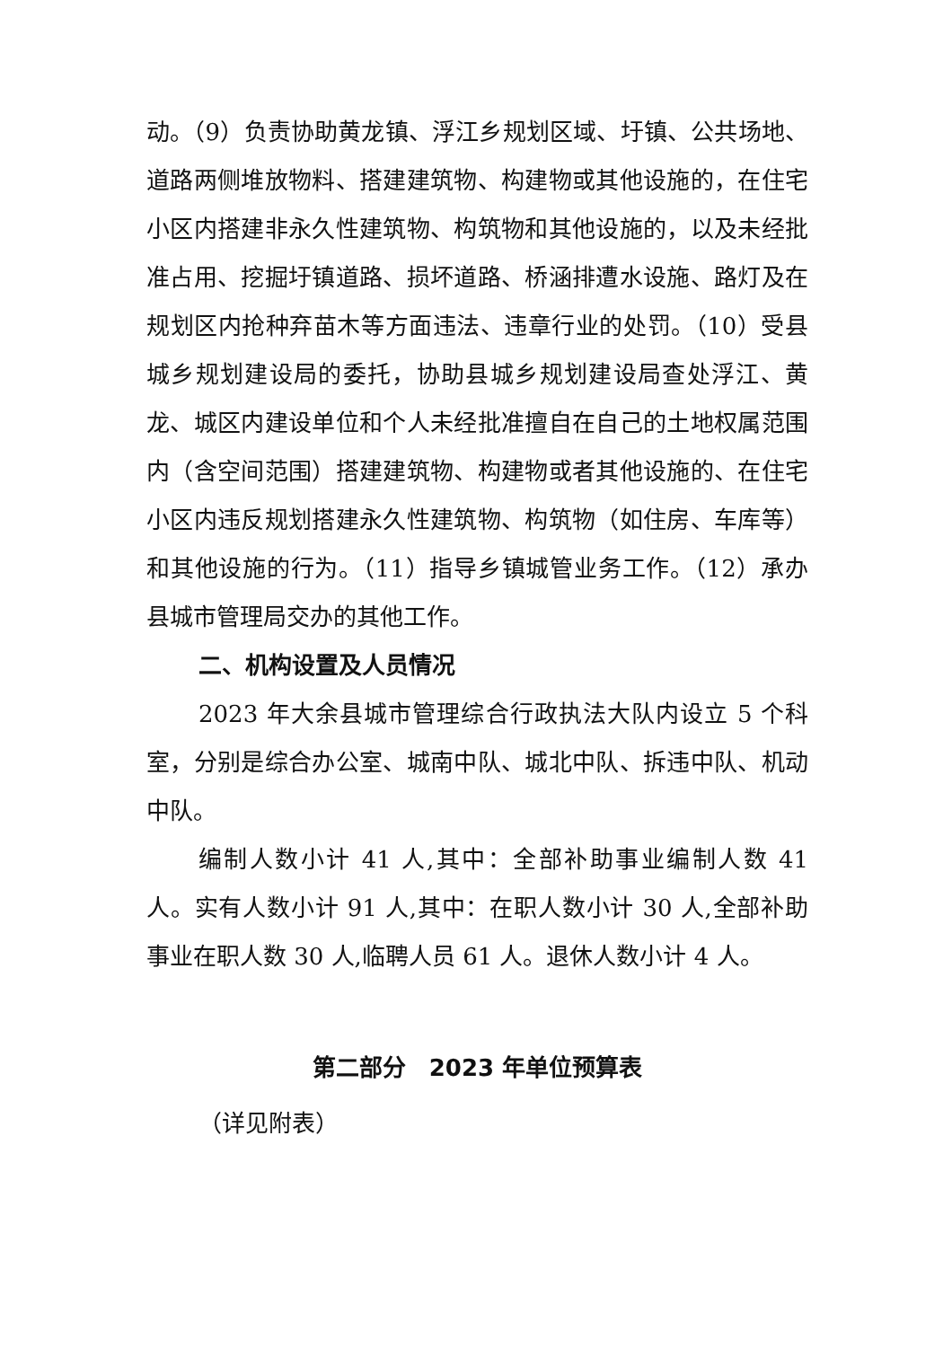动。（9）负责协助黄龙镇、浮江乡规划区域、圩镇、公共场地、道路两侧堆放物料、搭建建筑物、构建物或其他设施的，在住宅小区内搭建非永久性建筑物、构筑物和其他设施的，以及未经批准占用、挖掘圩镇道路、损坏道路、桥涵排遭水设施、路灯及在规划区内抢种弃苗木等方面违法、违章行业的处罚。（10）受县城乡规划建设局的委托，协助县城乡规划建设局查处浮江、黄龙、城区内建设单位和个人未经批准擅自在自己的土地权属范围内（含空间范围）搭建建筑物、构建物或者其他设施的、在住宅小区内违反规划搭建永久性建筑物、构筑物（如住房、车库等）和其他设施的行为。（11）指导乡镇城管业务工作。（12）承办县城市管理局交办的其他工作。
二、机构设置及人员情况
2023 年大余县城市管理综合行政执法大队内设立 5 个科室，分别是综合办公室、城南中队、城北中队、拆违中队、机动中队。
编制人数小计 41 人,其中：全部补助事业编制人数 41 人。实有人数小计 91 人,其中：在职人数小计 30 人,全部补助事业在职人数 30 人,临聘人员 61 人。退休人数小计 4 人。
第二部分　2023 年单位预算表
（详见附表）